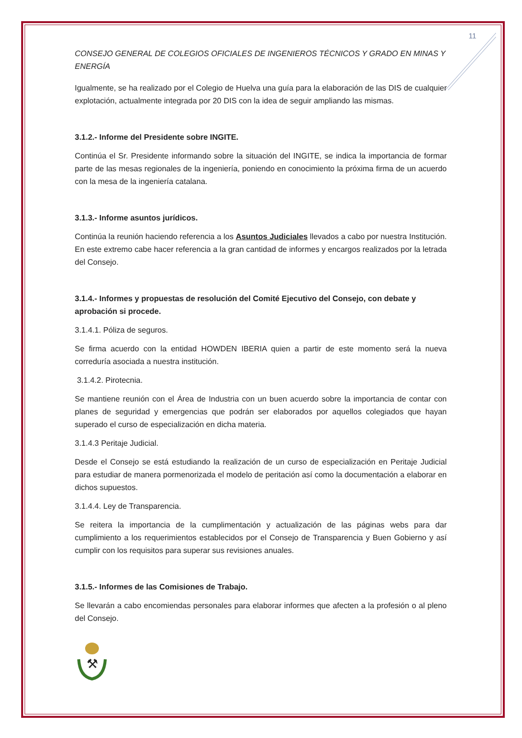11
CONSEJO GENERAL DE COLEGIOS OFICIALES DE INGENIEROS TÉCNICOS Y GRADO EN MINAS Y ENERGÍA
Igualmente, se ha realizado por el Colegio de Huelva una guía para la elaboración de las DIS de cualquier explotación, actualmente integrada por 20 DIS con la idea de seguir ampliando las mismas.
3.1.2.- Informe del Presidente sobre INGITE.
Continúa el Sr. Presidente informando sobre la situación del INGITE, se indica la importancia de formar parte de las mesas regionales de la ingeniería, poniendo en conocimiento la próxima firma de un acuerdo con la mesa de la ingeniería catalana.
3.1.3.- Informe asuntos jurídicos.
Continúa la reunión haciendo referencia a los Asuntos Judiciales llevados a cabo por nuestra Institución. En este extremo cabe hacer referencia a la gran cantidad de informes y encargos realizados por la letrada del Consejo.
3.1.4.- Informes y propuestas de resolución del Comité Ejecutivo del Consejo, con debate y aprobación si procede.
3.1.4.1. Póliza de seguros.
Se firma acuerdo con la entidad HOWDEN IBERIA quien a partir de este momento será la nueva correduría asociada a nuestra institución.
3.1.4.2. Pirotecnia.
Se mantiene reunión con el Área de Industria con un buen acuerdo sobre la importancia de contar con planes de seguridad y emergencias que podrán ser elaborados por aquellos colegiados que hayan superado el curso de especialización en dicha materia.
3.1.4.3 Peritaje Judicial.
Desde el Consejo se está estudiando la realización de un curso de especialización en Peritaje Judicial para estudiar de manera pormenorizada el modelo de peritación así como la documentación a elaborar en dichos supuestos.
3.1.4.4. Ley de Transparencia.
Se reitera la importancia de la cumplimentación y actualización de las páginas webs para dar cumplimiento a los requerimientos establecidos por el Consejo de Transparencia y Buen Gobierno y así cumplir con los requisitos para superar sus revisiones anuales.
3.1.5.- Informes de las Comisiones de Trabajo.
Se llevarán a cabo encomiendas personales para elaborar informes que afecten a la profesión o al pleno del Consejo.
⚒